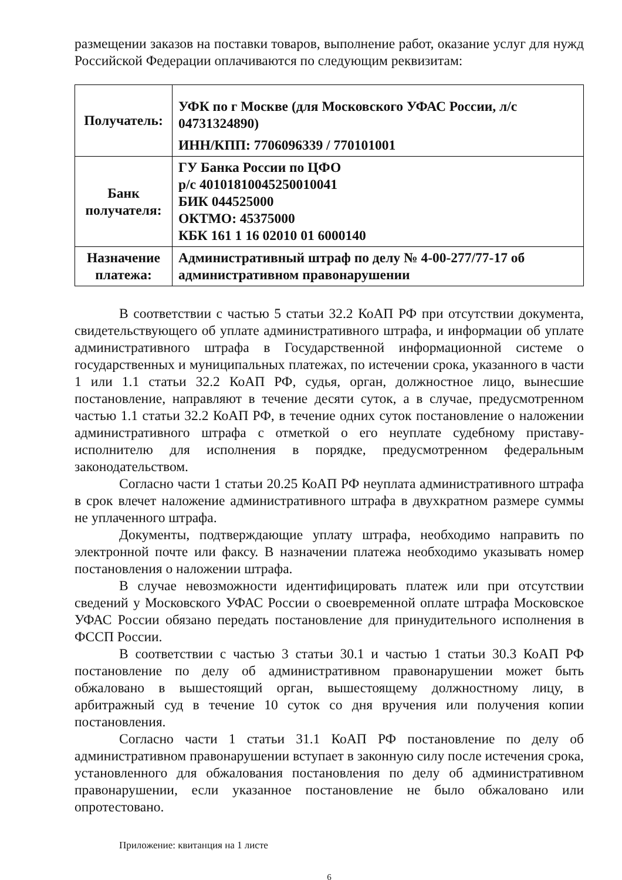размещении заказов на поставки товаров, выполнение работ, оказание услуг для нужд Российской Федерации оплачиваются по следующим реквизитам:
| Получатель: | УФК по г Москве (для Московского УФАС России, л/с 04731324890) ИНН/КПП: 7706096339 / 770101001 |
| Банк получателя: | ГУ Банка России по ЦФО р/с 40101810045250010041 БИК 044525000 ОКТМО: 45375000 КБК 161 1 16 02010 01 6000140 |
| Назначение платежа: | Административный штраф по делу № 4-00-277/77-17 об административном правонарушении |
В соответствии с частью 5 статьи 32.2 КоАП РФ при отсутствии документа, свидетельствующего об уплате административного штрафа, и информации об уплате административного штрафа в Государственной информационной системе о государственных и муниципальных платежах, по истечении срока, указанного в части 1 или 1.1 статьи 32.2 КоАП РФ, судья, орган, должностное лицо, вынесшие постановление, направляют в течение десяти суток, а в случае, предусмотренном частью 1.1 статьи 32.2 КоАП РФ, в течение одних суток постановление о наложении административного штрафа с отметкой о его неуплате судебному приставу-исполнителю для исполнения в порядке, предусмотренном федеральным законодательством.
Согласно части 1 статьи 20.25 КоАП РФ неуплата административного штрафа в срок влечет наложение административного штрафа в двухкратном размере суммы не уплаченного штрафа.
Документы, подтверждающие уплату штрафа, необходимо направить по электронной почте или факсу. В назначении платежа необходимо указывать номер постановления о наложении штрафа.
В случае невозможности идентифицировать платеж или при отсутствии сведений у Московского УФАС России о своевременной оплате штрафа Московское УФАС России обязано передать постановление для принудительного исполнения в ФССП России.
В соответствии с частью 3 статьи 30.1 и частью 1 статьи 30.3 КоАП РФ постановление по делу об административном правонарушении может быть обжаловано в вышестоящий орган, вышестоящему должностному лицу, в арбитражный суд в течение 10 суток со дня вручения или получения копии постановления.
Согласно части 1 статьи 31.1 КоАП РФ постановление по делу об административном правонарушении вступает в законную силу после истечения срока, установленного для обжалования постановления по делу об административном правонарушении, если указанное постановление не было обжаловано или опротестовано.
Приложение: квитанция на 1 листе
6